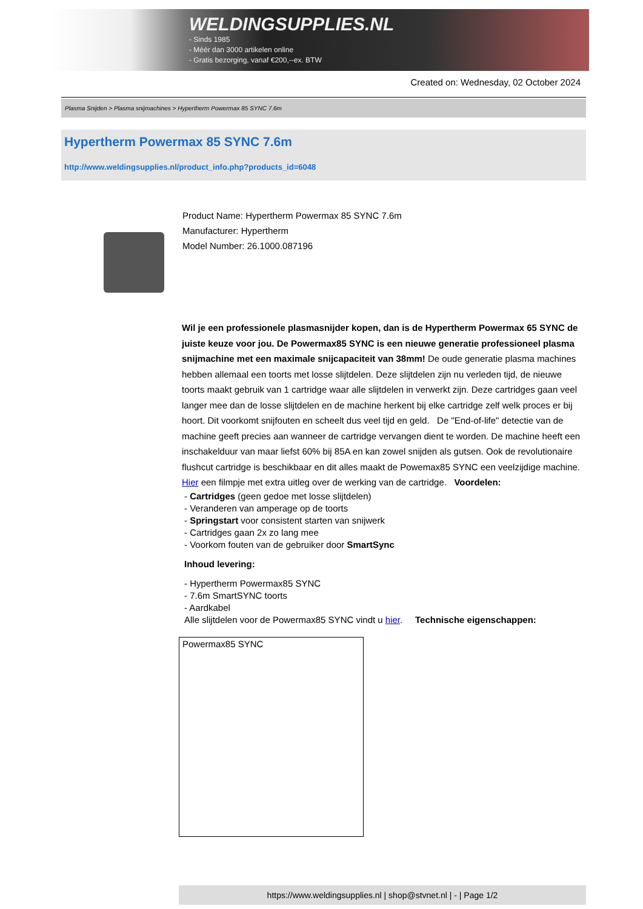WELDINGSUPPLIES.NL
- Sinds 1985
- Méér dan 3000 artikelen online
- Gratis bezorging, vanaf €200,--ex. BTW
Created on: Wednesday, 02 October 2024
Plasma Snijden > Plasma snijmachines > Hypertherm Powermax 85 SYNC 7.6m
Hypertherm Powermax 85 SYNC 7.6m
http://www.weldingsupplies.nl/product_info.php?products_id=6048
Product Name: Hypertherm Powermax 85 SYNC 7.6m
Manufacturer: Hypertherm
Model Number: 26.1000.087196
Wil je een professionele plasmasnijder kopen, dan is de Hypertherm Powermax 65 SYNC de juiste keuze voor jou. De Powermax85 SYNC is een nieuwe generatie professioneel plasma snijmachine met een maximale snijcapaciteit van 38mm! De oude generatie plasma machines hebben allemaal een toorts met losse slijtdelen. Deze slijtdelen zijn nu verleden tijd, de nieuwe toorts maakt gebruik van 1 cartridge waar alle slijtdelen in verwerkt zijn. Deze cartridges gaan veel langer mee dan de losse slijtdelen en de machine herkent bij elke cartridge zelf welk proces er bij hoort. Dit voorkomt snijfouten en scheelt dus veel tijd en geld. De "End-of-life" detectie van de machine geeft precies aan wanneer de cartridge vervangen dient te worden. De machine heeft een inschakelduur van maar liefst 60% bij 85A en kan zowel snijden als gutsen. Ook de revolutionaire flushcut cartridge is beschikbaar en dit alles maakt de Powemax85 SYNC een veelzijdige machine. Hier een filmpje met extra uitleg over de werking van de cartridge. Voordelen:
- Cartridges (geen gedoe met losse slijtdelen)
- Veranderen van amperage op de toorts
- Springstart voor consistent starten van snijwerk
- Cartridges gaan 2x zo lang mee
- Voorkom fouten van de gebruiker door SmartSync
Inhoud levering:
- Hypertherm Powermax85 SYNC
- 7.6m SmartSYNC toorts
- Aardkabel
Alle slijtdelen voor de Powermax85 SYNC vindt u hier. Technische eigenschappen:
| Powermax85 SYNC |
https://www.weldingsupplies.nl | shop@stvnet.nl | - | Page 1/2